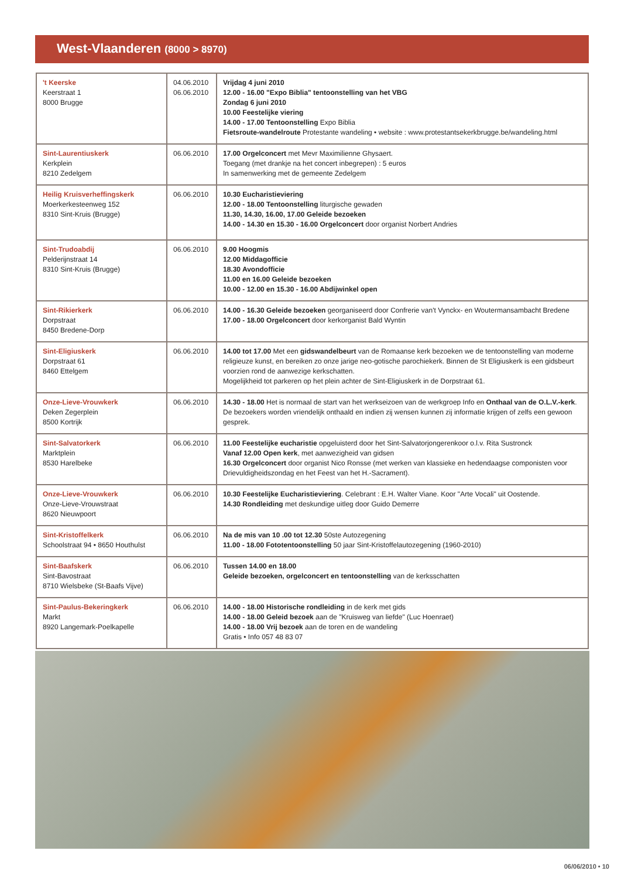West-Vlaanderen (8000 > 8970)
| 't Keerske Keerstraat 1 8000 Brugge | 04.06.2010 06.06.2010 | Vrijdag 4 juni 2010 12.00 - 16.00 "Expo Biblia" tentoonstelling van het VBG Zondag 6 juni 2010 10.00 Feestelijke viering 14.00 - 17.00 Tentoonstelling Expo Biblia Fietsroute-wandelroute Protestante wandeling • website : www.protestantsekerkbrugge.be/wandeling.html |
| Sint-Laurentiuskerk Kerkplein 8210 Zedelgem | 06.06.2010 | 17.00 Orgelconcert met Mevr Maximilienne Ghysaert. Toegang (met drankje na het concert inbegrepen) : 5 euros In samenwerking met de gemeente Zedelgem |
| Heilig Kruisverheffingskerk Moerkerkesteenweg 152 8310 Sint-Kruis (Brugge) | 06.06.2010 | 10.30 Eucharistieviering 12.00 - 18.00 Tentoonstelling liturgische gewaden 11.30, 14.30, 16.00, 17.00 Geleide bezoeken 14.00 - 14.30 en 15.30 - 16.00 Orgelconcert door organist Norbert Andries |
| Sint-Trudoabdij Pelderijnstraat 14 8310 Sint-Kruis (Brugge) | 06.06.2010 | 9.00 Hoogmis 12.00 Middagofficie 18.30 Avondofficie 11.00 en 16.00 Geleide bezoeken 10.00 - 12.00 en 15.30 - 16.00 Abdijwinkel open |
| Sint-Rikierkerk Dorpstraat 8450 Bredene-Dorp | 06.06.2010 | 14.00 - 16.30 Geleide bezoeken georganiseerd door Confrerie van't Vynckx- en Woutermansambacht Bredene 17.00 - 18.00 Orgelconcert door kerkorganist Bald Wyntin |
| Sint-Eligiuskerk Dorpstraat 61 8460 Ettelgem | 06.06.2010 | 14.00 tot 17.00 Met een gidswandelbeurt van de Romaanse kerk bezoeken we de tentoonstelling van moderne religieuze kunst, en bereiken zo onze jarige neo-gotische parochiekerk. Binnen de St Eligiuskerk is een gidsbeurt voorzien rond de aanwezige kerkschatten. Mogelijkheid tot parkeren op het plein achter de Sint-Eligiuskerk in de Dorpstraat 61. |
| Onze-Lieve-Vrouwkerk Deken Zegerplein 8500 Kortrijk | 06.06.2010 | 14.30 - 18.00 Het is normaal de start van het werkseizoen van de werkgroep Info en Onthaal van de O.L.V.-kerk . De bezoekers worden vriendelijk onthaald en indien zij wensen kunnen zij informatie krijgen of zelfs een gewoon gesprek. |
| Sint-Salvatorkerk Marktplein 8530 Harelbeke | 06.06.2010 | 11.00 Feestelijke eucharistie opgeluisterd door het Sint-Salvatorjongerenkoor o.l.v. Rita Sustronck Vanaf 12.00 Open kerk , met aanwezigheid van gidsen 16.30 Orgelconcert door organist Nico Ronsse (met werken van klassieke en hedendaagse componisten voor Drievuldigheidszondag en het Feest van het H.-Sacrament). |
| Onze-Lieve-Vrouwkerk Onze-Lieve-Vrouwstraat 8620 Nieuwpoort | 06.06.2010 | 10.30 Feestelijke Eucharistieviering . Celebrant : E.H. Walter Viane. Koor "Arte Vocali" uit Oostende. 14.30 Rondleiding met deskundige uitleg door Guido Demerre |
| Sint-Kristoffelkerk Schoolstraat 94 • 8650 Houthulst | 06.06.2010 | Na de mis van 10 .00 tot 12.30 50ste Autozegening 11.00 - 18.00 Fototentoonstelling 50 jaar Sint-Kristoffelautozegening (1960-2010) |
| Sint-Baafskerk Sint-Bavostraat 8710 Wielsbeke (St-Baafs Vijve) | 06.06.2010 | Tussen 14.00 en 18.00 Geleide bezoeken, orgelconcert en tentoonstelling van de kerksschatten |
| Sint-Paulus-Bekeringkerk Markt 8920 Langemark-Poelkapelle | 06.06.2010 | 14.00 - 18.00 Historische rondleiding in de kerk met gids 14.00 - 18.00 Geleid bezoek aan de "Kruisweg van liefde" (Luc Hoenraet) 14.00 - 18.00 Vrij bezoek aan de toren en de wandeling Gratis • Info 057 48 83 07 |
06/06/2010 • 10